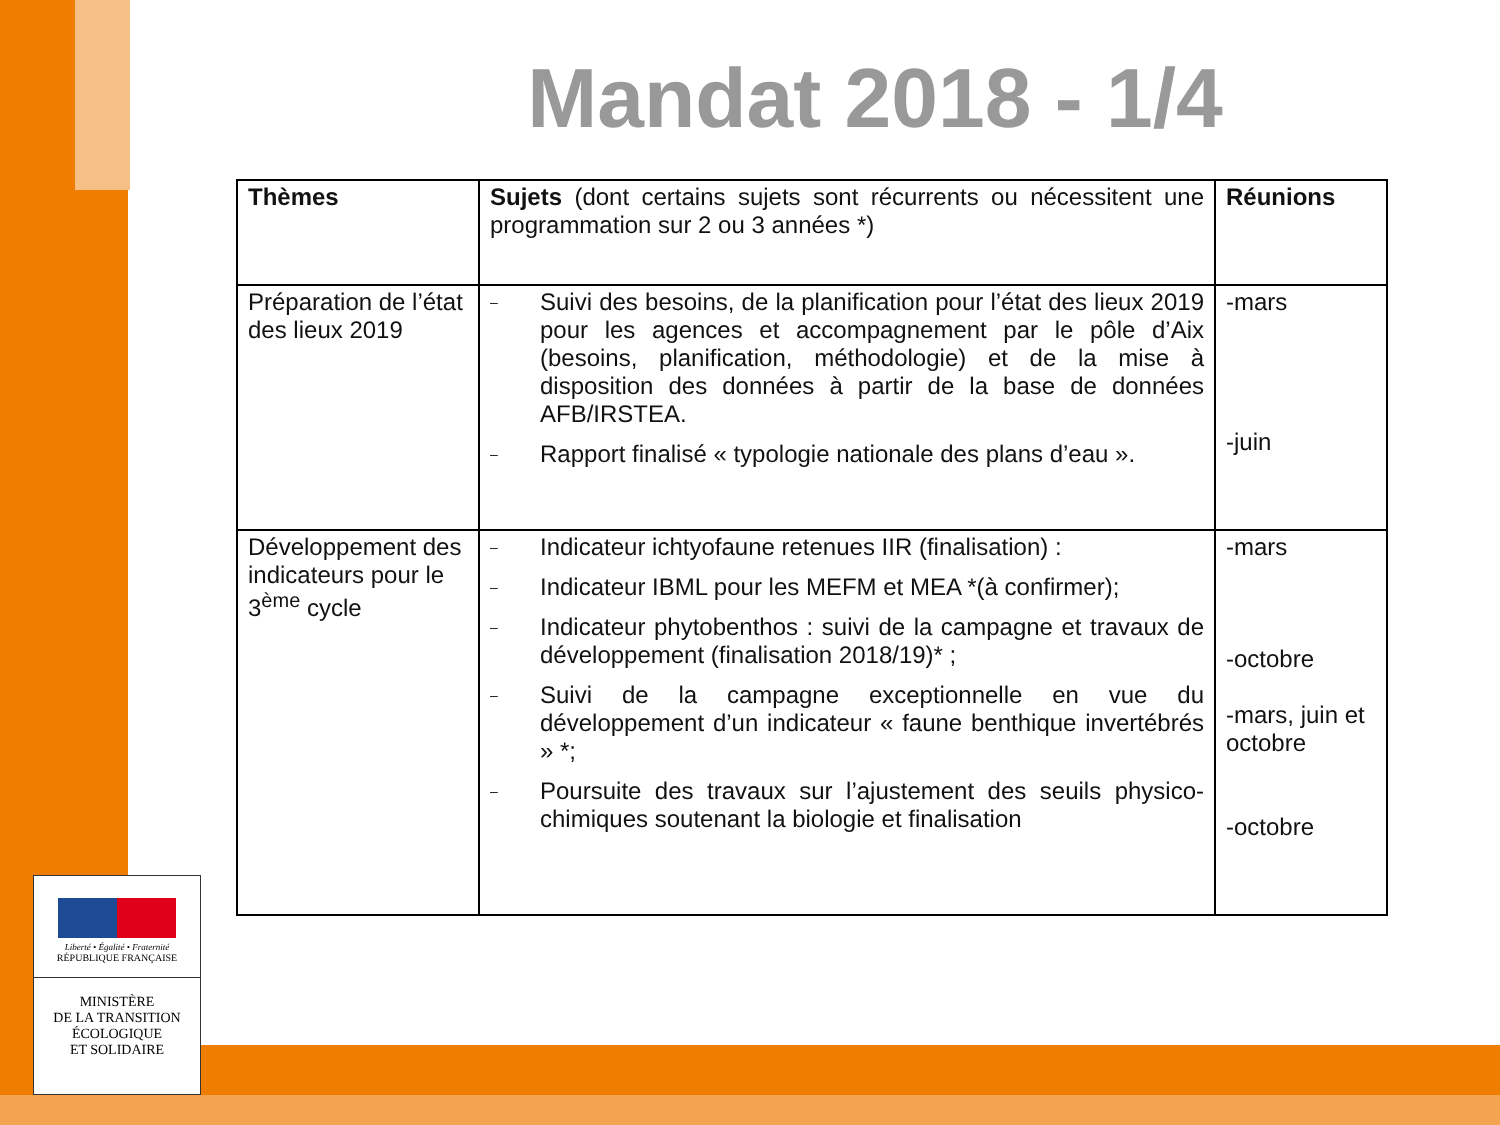Mandat 2018 - 1/4
| Thèmes | Sujets (dont certains sujets sont récurrents ou nécessitent une programmation sur 2 ou 3 années *) | Réunions |
| Préparation de l’état des lieux 2019 | – Suivi des besoins, de la planification pour l’état des lieux 2019 pour les agences et accompagnement par le pôle d’Aix (besoins, planification, méthodologie) et de la mise à disposition des données à partir de la base de données AFB/IRSTEA. – Rapport finalisé « typologie nationale des plans d’eau ». | -mars -juin |
| Développement des indicateurs pour le 3<sup>ème</sup> cycle | – Indicateur ichtyofaune retenues IIR (finalisation) : – Indicateur IBML pour les MEFM et MEA *(à confirmer); – Indicateur phytobenthos : suivi de la campagne et travaux de développement (finalisation 2018/19)* ; – Suivi de la campagne exceptionnelle en vue du développement d’un indicateur « faune benthique invertébrés » *; – Poursuite des travaux sur l’ajustement des seuils physico-chimiques soutenant la biologie et finalisation | -mars -octobre -mars, juin et octobre -octobre |
Liberté • Égalité • Fraternité
RÉPUBLIQUE FRANÇAISE
MINISTÈRE
DE LA TRANSITION
ÉCOLOGIQUE
ET SOLIDAIRE